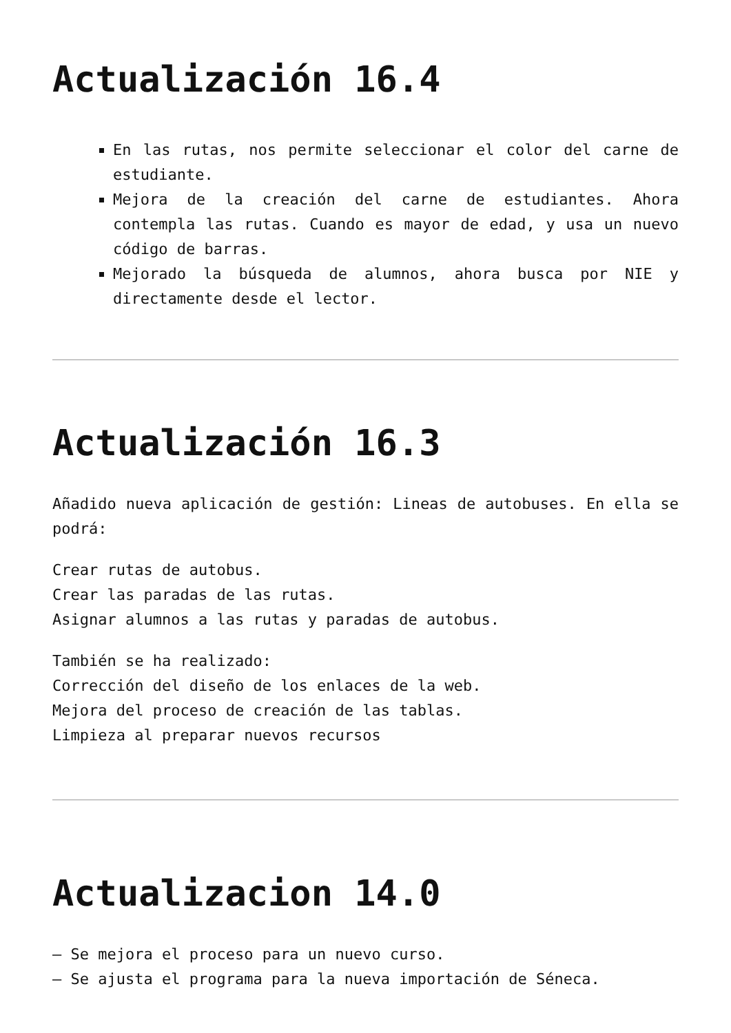Actualización 16.4
En las rutas, nos permite seleccionar el color del carne de estudiante.
Mejora de la creación del carne de estudiantes. Ahora contempla las rutas. Cuando es mayor de edad, y usa un nuevo código de barras.
Mejorado la búsqueda de alumnos, ahora busca por NIE y directamente desde el lector.
Actualización 16.3
Añadido nueva aplicación de gestión: Lineas de autobuses. En ella se podrá:
Crear rutas de autobus.
Crear las paradas de las rutas.
Asignar alumnos a las rutas y paradas de autobus.
También se ha realizado:
Corrección del diseño de los enlaces de la web.
Mejora del proceso de creación de las tablas.
Limpieza al preparar nuevos recursos
Actualizacion 14.0
– Se mejora el proceso para un nuevo curso.
– Se ajusta el programa para la nueva importación de Séneca.